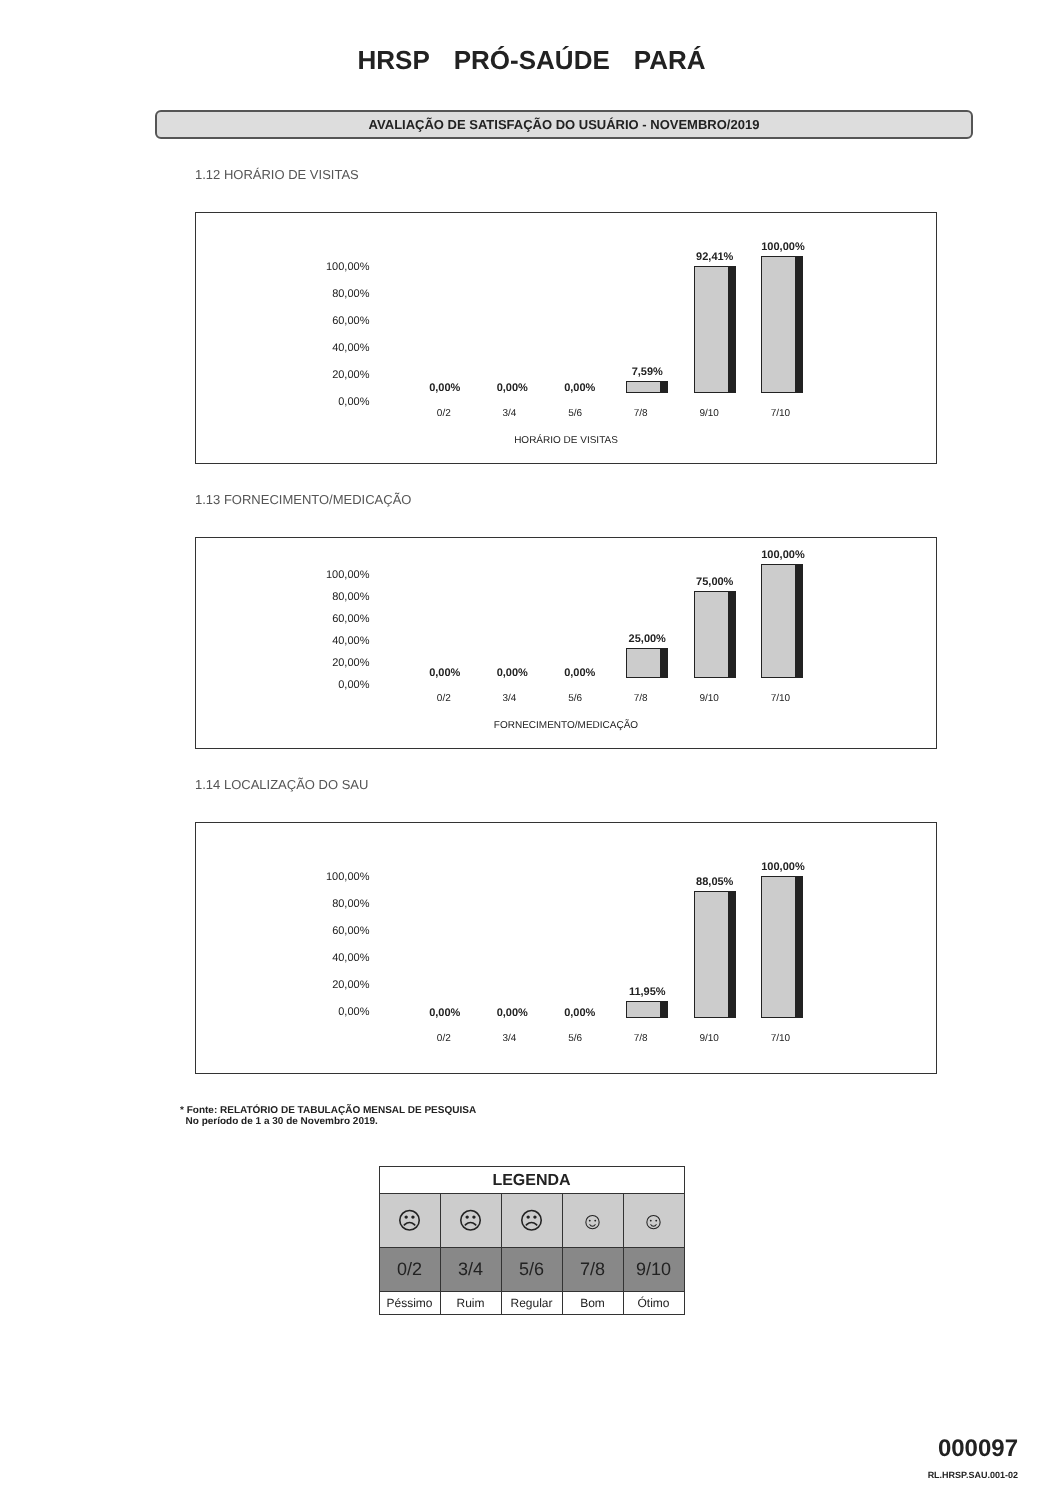HRSP PRÓ-SAÚDE PARÁ
AVALIAÇÃO DE SATISFAÇÃO DO USUÁRIO - NOVEMBRO/2019
1.12 HORÁRIO DE VISITAS
100,00%
80,00%
60,00%
40,00%
20,00%
0,00%
0,00%
0,00%
0,00%
7,59%
92,41%
100,00%
0/2 3/4 5/6 7/8 9/10 7/10
HORÁRIO DE VISITAS
1.13 FORNECIMENTO/MEDICAÇÃO
100,00%
80,00%
60,00%
40,00%
20,00%
0,00%
0,00%
0,00%
0,00%
25,00%
75,00%
100,00%
0/2 3/4 5/6 7/8 9/10 7/10
FORNECIMENTO/MEDICAÇÃO
1.14 LOCALIZAÇÃO DO SAU
100,00%
80,00%
60,00%
40,00%
20,00%
0,00%
0,00%
0,00%
0,00%
11,95%
88,05%
100,00%
0/2 3/4 5/6 7/8 9/10 7/10
* Fonte: RELATÓRIO DE TABULAÇÃO MENSAL DE PESQUISA
No período de 1 a 30 de Novembro 2019.
| LEGENDA | | | | |
| --- | --- | --- | --- | --- |
| ☹ | ☹ | ☹ | ☺ | ☺ |
| 0/2 | 3/4 | 5/6 | 7/8 | 9/10 |
| Péssimo | Ruim | Regular | Bom | Ótimo |
000097
RL.HRSP.SAU.001-02